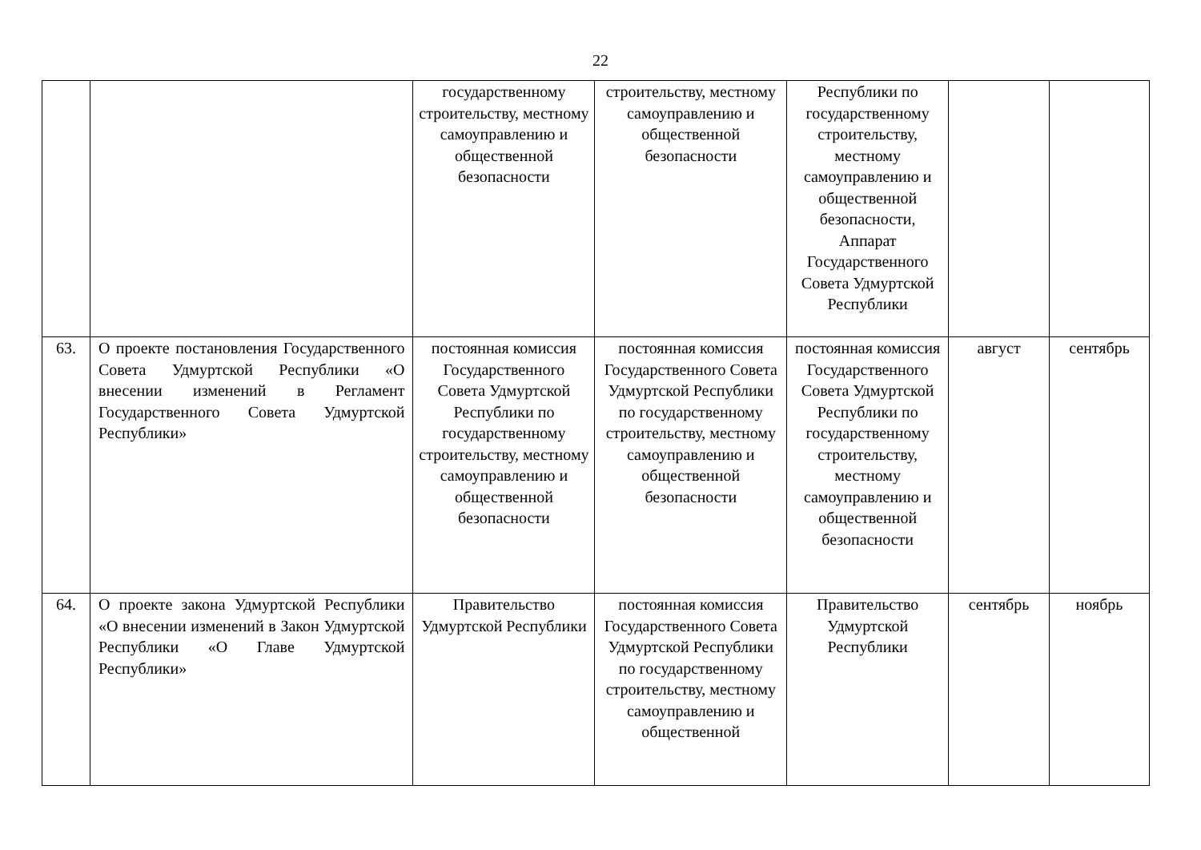22
| | | государственному строительству, местному самоуправлению и общественной безопасности | строительству, местному самоуправлению и общественной безопасности | Республики по государственному строительству, местному самоуправлению и общественной безопасности, Аппарат Государственного Совета Удмуртской Республики | | |
| 63. | О проекте постановления Государственного Совета Удмуртской Республики «О внесении изменений в Регламент Государственного Совета Удмуртской Республики» | постоянная комиссия Государственного Совета Удмуртской Республики по государственному строительству, местному самоуправлению и общественной безопасности | постоянная комиссия Государственного Совета Удмуртской Республики по государственному строительству, местному самоуправлению и общественной безопасности | постоянная комиссия Государственного Совета Удмуртской Республики по государственному строительству, местному самоуправлению и общественной безопасности | август | сентябрь |
| 64. | О проекте закона Удмуртской Республики «О внесении изменений в Закон Удмуртской Республики «О Главе Удмуртской Республики» | Правительство Удмуртской Республики | постоянная комиссия Государственного Совета Удмуртской Республики по государственному строительству, местному самоуправлению и общественной | Правительство Удмуртской Республики | сентябрь | ноябрь |